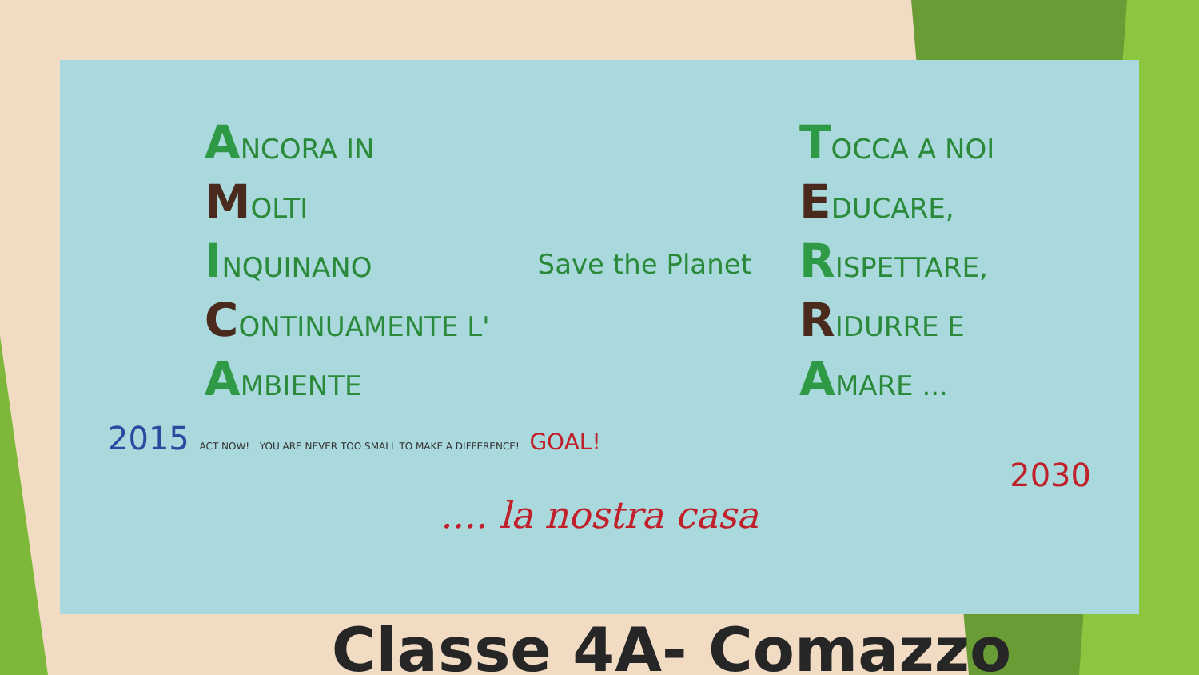ANCORA IN
MOLTI
INQUINANO
CONTINUAMENTE L'
AMBIENTE
Save the Planet
TOCCA A NOI
EDUCARE,
RISPETTARE,
RIDURRE E
AMARE ...
2015 ACT NOW! YOU ARE NEVER TOO SMALL TO MAKE A DIFFERENCE! GOAL!
2030
.... la nostra casa
Classe 4A- Comazzo